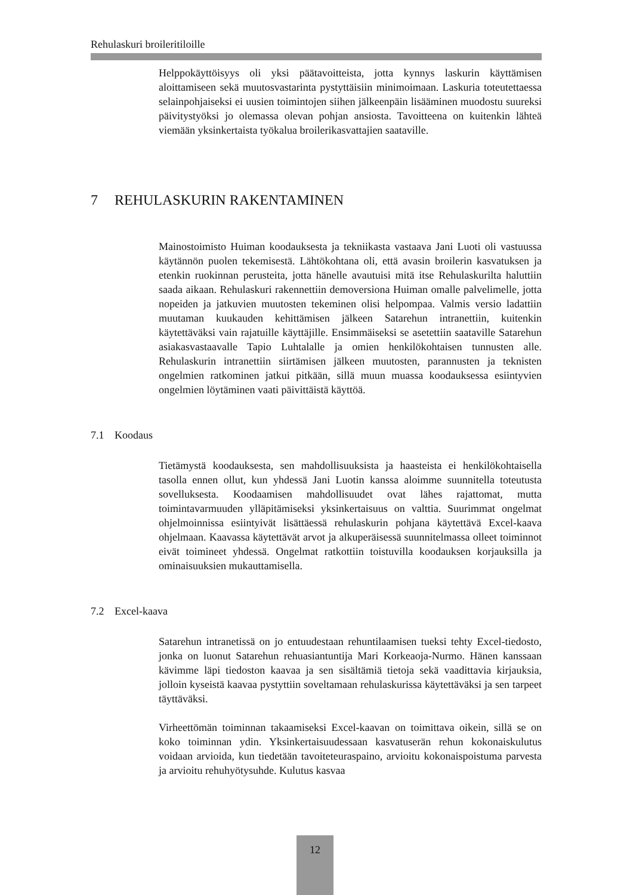Rehulaskuri broileritiloille
Helppokäyttöisyys oli yksi päätavoitteista, jotta kynnys laskurin käyttämisen aloittamiseen sekä muutosvastarinta pystyttäisiin minimoimaan. Laskuria toteutettaessa selainpohjaiseksi ei uusien toimintojen siihen jälkeenpäin lisääminen muodostu suureksi päivitystyöksi jo olemassa olevan pohjan ansiosta. Tavoitteena on kuitenkin lähteä viemään yksinkertaista työkalua broilerikasvattajien saataville.
7 REHULASKURIN RAKENTAMINEN
Mainostoimisto Huiman koodauksesta ja tekniikasta vastaava Jani Luoti oli vastuussa käytännön puolen tekemisestä. Lähtökohtana oli, että avasin broilerin kasvatuksen ja etenkin ruokinnan perusteita, jotta hänelle avautuisi mitä itse Rehulaskurilta haluttiin saada aikaan. Rehulaskuri rakennettiin demoversiona Huiman omalle palvelimelle, jotta nopeiden ja jatkuvien muutosten tekeminen olisi helpompaa. Valmis versio ladattiin muutaman kuukauden kehittämisen jälkeen Satarehun intranettiin, kuitenkin käytettäväksi vain rajatuille käyttäjille. Ensimmäiseksi se asetettiin saataville Satarehun asiakasvastaavalle Tapio Luhtalalle ja omien henkilökohtaisen tunnusten alle. Rehulaskurin intranettiin siirtämisen jälkeen muutosten, parannusten ja teknisten ongelmien ratkominen jatkui pitkään, sillä muun muassa koodauksessa esiintyvien ongelmien löytäminen vaati päivittäistä käyttöä.
7.1 Koodaus
Tietämystä koodauksesta, sen mahdollisuuksista ja haasteista ei henkilökohtaisella tasolla ennen ollut, kun yhdessä Jani Luotin kanssa aloimme suunnitella toteutusta sovelluksesta. Koodaamisen mahdollisuudet ovat lähes rajattomat, mutta toimintavarmuuden ylläpitämiseksi yksinkertaisuus on valttia. Suurimmat ongelmat ohjelmoinnissa esiintyivät lisättäessä rehulaskurin pohjana käytettävä Excel-kaava ohjelmaan. Kaavassa käytettävät arvot ja alkuperäisessä suunnitelmassa olleet toiminnot eivät toimineet yhdessä. Ongelmat ratkottiin toistuvilla koodauksen korjauksilla ja ominaisuuksien mukauttamisella.
7.2 Excel-kaava
Satarehun intranetissä on jo entuudestaan rehuntilaamisen tueksi tehty Excel-tiedosto, jonka on luonut Satarehun rehuasiantuntija Mari Korkeaoja-Nurmo. Hänen kanssaan kävimme läpi tiedoston kaavaa ja sen sisältämiä tietoja sekä vaadittavia kirjauksia, jolloin kyseistä kaavaa pystyttiin soveltamaan rehulaskurissa käytettäväksi ja sen tarpeet täyttäväksi.
Virheettömän toiminnan takaamiseksi Excel-kaavan on toimittava oikein, sillä se on koko toiminnan ydin. Yksinkertaisuudessaan kasvatuserän rehun kokonaiskulutus voidaan arvioida, kun tiedetään tavoiteteuraspaino, arvioitu kokonaispoistuma parvesta ja arvioitu rehuhyötysuhde. Kulutus kasvaa
12